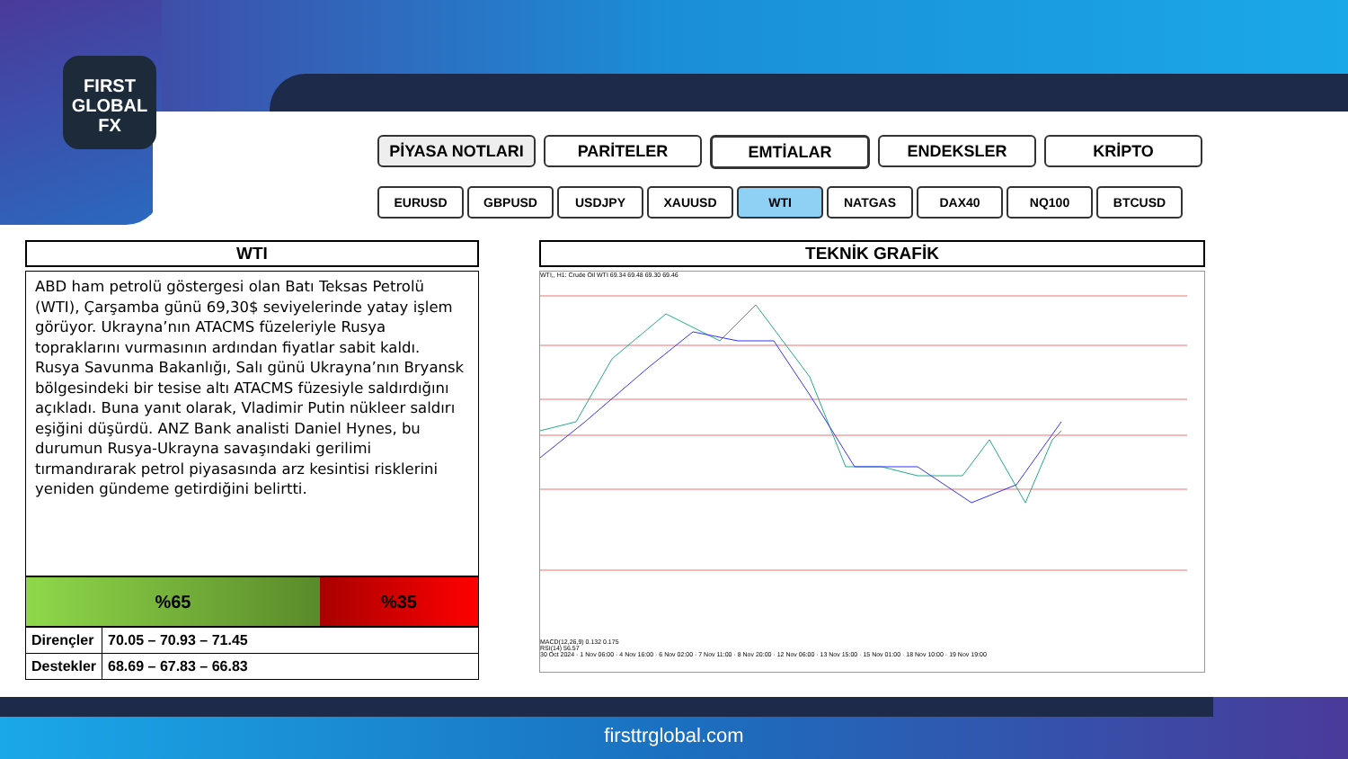FIRST
GLOBAL
FX
PİYASA NOTLARI PARİTELER EMTİALAR ENDEKSLER KRİPTO
EURUSD GBPUSD USDJPY XAUUSD WTI NATGAS DAX40 NQ100 BTCUSD
WTI
ABD ham petrolü göstergesi olan Batı Teksas Petrolü (WTI), Çarşamba günü 69,30$ seviyelerinde yatay işlem görüyor. Ukrayna’nın ATACMS füzeleriyle Rusya topraklarını vurmasının ardından fiyatlar sabit kaldı.
Rusya Savunma Bakanlığı, Salı günü Ukrayna’nın Bryansk bölgesindeki bir tesise altı ATACMS füzesiyle saldırdığını açıkladı. Buna yanıt olarak, Vladimir Putin nükleer saldırı eşiğini düşürdü. ANZ Bank analisti Daniel Hynes, bu durumun Rusya-Ukrayna savaşındaki gerilimi tırmandırarak petrol piyasasında arz kesintisi risklerini yeniden gündeme getirdiğini belirtti.
%65 %35
| Dirençler | 70.05 – 70.93 – 71.45 |
| Destekler | 68.69 – 67.83 – 66.83 |
TEKNİK GRAFİK
WTI,, H1: Crude Oil WTI 69.34 69.48 69.30 69.46
MACD(12,26,9) 0.132 0.175
RSI(14) 56.57
30 Oct 2024 · 1 Nov 06:00 · 4 Nov 16:00 · 6 Nov 02:00 · 7 Nov 11:00 · 8 Nov 20:00 · 12 Nov 06:00 · 13 Nov 15:00 · 15 Nov 01:00 · 18 Nov 10:00 · 19 Nov 19:00
firsttrglobal.com